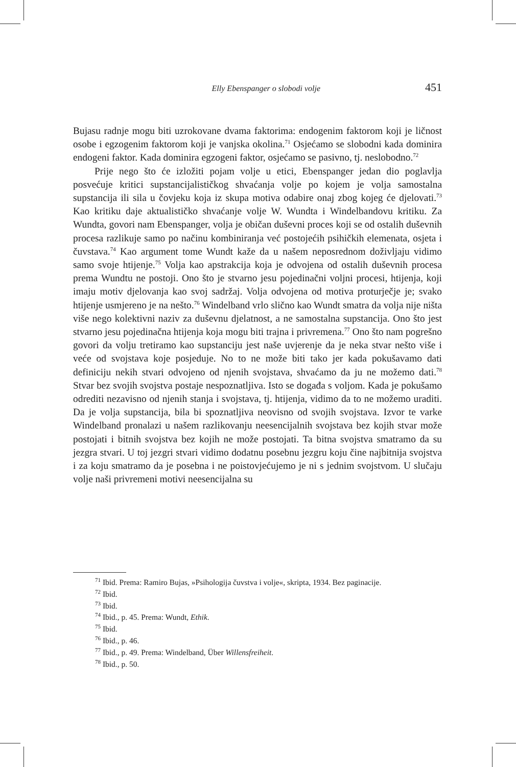Elly Ebenspanger o slobodi volje 451
Bujasu radnje mogu biti uzrokovane dvama faktorima: endogenim faktorom koji je ličnost osobe i egzogenim faktorom koji je vanjska okolina.<sup>71</sup> Osjećamo se slobodni kada dominira endogeni faktor. Kada dominira egzogeni faktor, osjećamo se pasivno, tj. neslobodno.<sup>72</sup>
Prije nego što će izložiti pojam volje u etici, Ebenspanger jedan dio poglavlja posvećuje kritici supstancijalističkog shvaćanja volje po kojem je volja samostalna supstancija ili sila u čovjeku koja iz skupa motiva odabire onaj zbog kojeg će djelovati.<sup>73</sup> Kao kritiku daje aktualističko shvaćanje volje W. Wundta i Windelbandovu kritiku. Za Wundta, govori nam Ebenspanger, volja je običan duševni proces koji se od ostalih duševnih procesa razlikuje samo po načinu kombiniranja već postojećih psihičkih elemenata, osjeta i čuvstava.<sup>74</sup> Kao argument tome Wundt kaže da u našem neposrednom doživljaju vidimo samo svoje htijenje.<sup>75</sup> Volja kao apstrakcija koja je odvojena od ostalih duševnih procesa prema Wundtu ne postoji. Ono što je stvarno jesu pojedinačni voljni procesi, htijenja, koji imaju motiv djelovanja kao svoj sadržaj. Volja odvojena od motiva proturječje je; svako htijenje usmjereno je na nešto.<sup>76</sup> Windelband vrlo slično kao Wundt smatra da volja nije ništa više nego kolektivni naziv za duševnu djelatnost, a ne samostalna supstancija. Ono što jest stvarno jesu pojedinačna htijenja koja mogu biti trajna i privremena.<sup>77</sup> Ono što nam pogrešno govori da volju tretiramo kao supstanciju jest naše uvjerenje da je neka stvar nešto više i veće od svojstava koje posjeduje. No to ne može biti tako jer kada pokušavamo dati definiciju nekih stvari odvojeno od njenih svojstava, shvaćamo da ju ne možemo dati.<sup>78</sup> Stvar bez svojih svojstva postaje nespoznatljiva. Isto se događa s voljom. Kada je pokušamo odrediti nezavisno od njenih stanja i svojstava, tj. htijenja, vidimo da to ne možemo uraditi. Da je volja supstancija, bila bi spoznatljiva neovisno od svojih svojstava. Izvor te varke Windelband pronalazi u našem razlikovanju neesencijalnih svojstava bez kojih stvar može postojati i bitnih svojstva bez kojih ne može postojati. Ta bitna svojstva smatramo da su jezgra stvari. U toj jezgri stvari vidimo dodatnu posebnu jezgru koju čine najbitnija svojstva i za koju smatramo da je posebna i ne poistovjećujemo je ni s jednim svojstvom. U slučaju volje naši privremeni motivi neesencijalna su
<sup>71</sup> Ibid. Prema: Ramiro Bujas, »Psihologija čuvstva i volje«, skripta, 1934. Bez paginacije.
<sup>72</sup> Ibid.
<sup>73</sup> Ibid.
<sup>74</sup> Ibid., p. 45. Prema: Wundt, Ethik.
<sup>75</sup> Ibid.
<sup>76</sup> Ibid., p. 46.
<sup>77</sup> Ibid., p. 49. Prema: Windelband, Über Willensfreiheit.
<sup>78</sup> Ibid., p. 50.